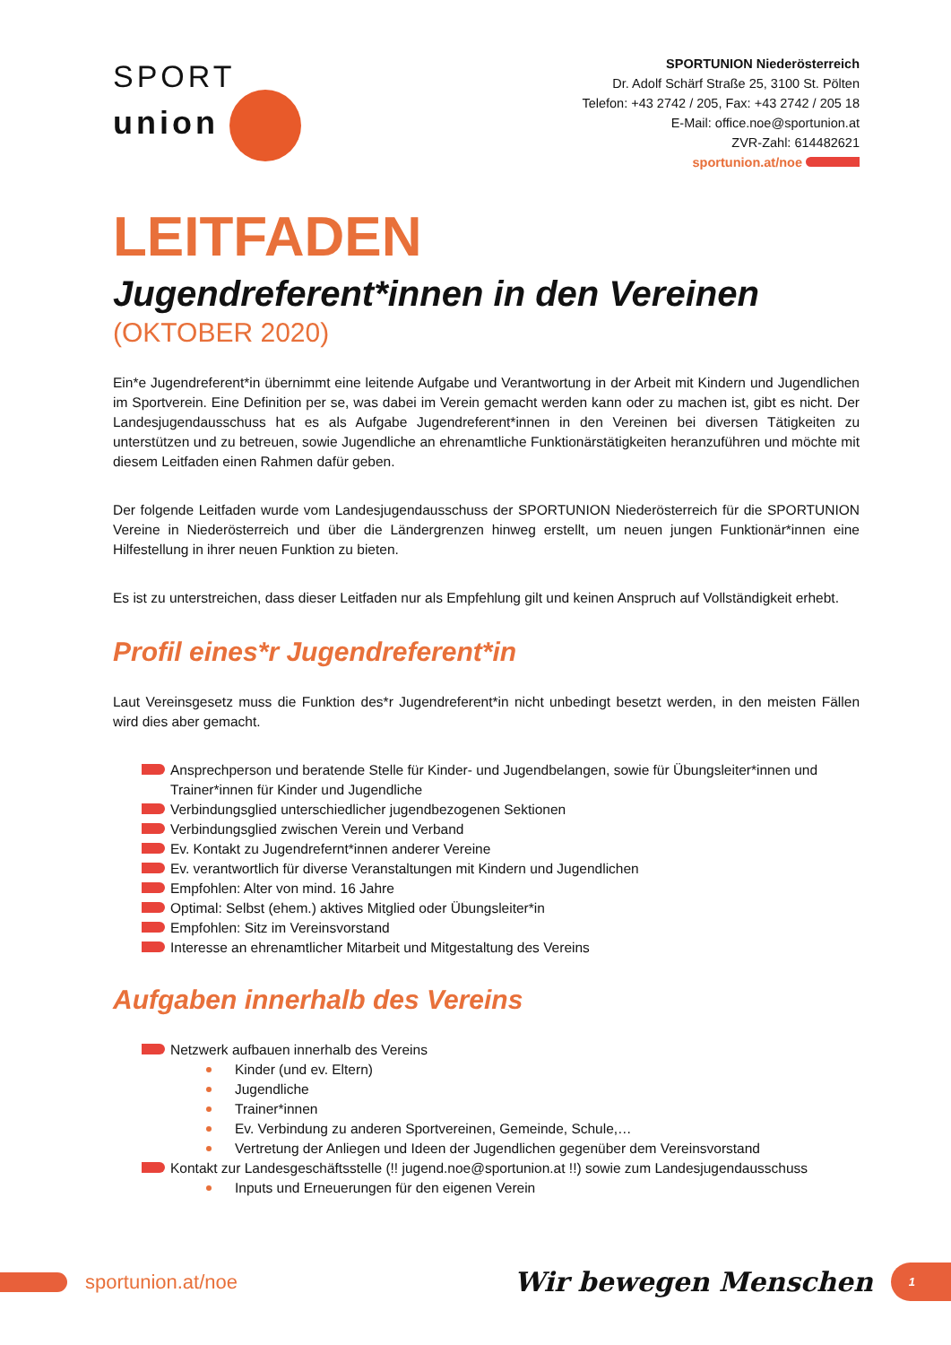SPORT
union
SPORTUNION Niederösterreich
Dr. Adolf Schärf Straße 25, 3100 St. Pölten
Telefon: +43 2742 / 205, Fax: +43 2742 / 205 18
E-Mail: office.noe@sportunion.at
ZVR-Zahl: 614482621
sportunion.at/noe
LEITFADEN
Jugendreferent*innen in den Vereinen
(OKTOBER 2020)
Ein*e Jugendreferent*in übernimmt eine leitende Aufgabe und Verantwortung in der Arbeit mit Kindern und Jugendlichen im Sportverein. Eine Definition per se, was dabei im Verein gemacht werden kann oder zu machen ist, gibt es nicht. Der Landesjugendausschuss hat es als Aufgabe Jugendreferent*innen in den Vereinen bei diversen Tätigkeiten zu unterstützen und zu betreuen, sowie Jugendliche an ehrenamtliche Funktionärstätigkeiten heranzuführen und möchte mit diesem Leitfaden einen Rahmen dafür geben.
Der folgende Leitfaden wurde vom Landesjugendausschuss der SPORTUNION Niederösterreich für die SPORTUNION Vereine in Niederösterreich und über die Ländergrenzen hinweg erstellt, um neuen jungen Funktionär*innen eine Hilfestellung in ihrer neuen Funktion zu bieten.
Es ist zu unterstreichen, dass dieser Leitfaden nur als Empfehlung gilt und keinen Anspruch auf Vollständigkeit erhebt.
Profil eines*r Jugendreferent*in
Laut Vereinsgesetz muss die Funktion des*r Jugendreferent*in nicht unbedingt besetzt werden, in den meisten Fällen wird dies aber gemacht.
Ansprechperson und beratende Stelle für Kinder- und Jugendbelangen, sowie für Übungsleiter*innen und Trainer*innen für Kinder und Jugendliche
Verbindungsglied unterschiedlicher jugendbezogenen Sektionen
Verbindungsglied zwischen Verein und Verband
Ev. Kontakt zu Jugendrefernt*innen anderer Vereine
Ev. verantwortlich für diverse Veranstaltungen mit Kindern und Jugendlichen
Empfohlen: Alter von mind. 16 Jahre
Optimal: Selbst (ehem.) aktives Mitglied oder Übungsleiter*in
Empfohlen: Sitz im Vereinsvorstand
Interesse an ehrenamtlicher Mitarbeit und Mitgestaltung des Vereins
Aufgaben innerhalb des Vereins
Netzwerk aufbauen innerhalb des Vereins
Kinder (und ev. Eltern)
Jugendliche
Trainer*innen
Ev. Verbindung zu anderen Sportvereinen, Gemeinde, Schule,…
Vertretung der Anliegen und Ideen der Jugendlichen gegenüber dem Vereinsvorstand
Kontakt zur Landesgeschäftsstelle (!! jugend.noe@sportunion.at !!) sowie zum Landesjugendausschuss
Inputs und Erneuerungen für den eigenen Verein
sportunion.at/noe
Wir bewegen Menschen 1